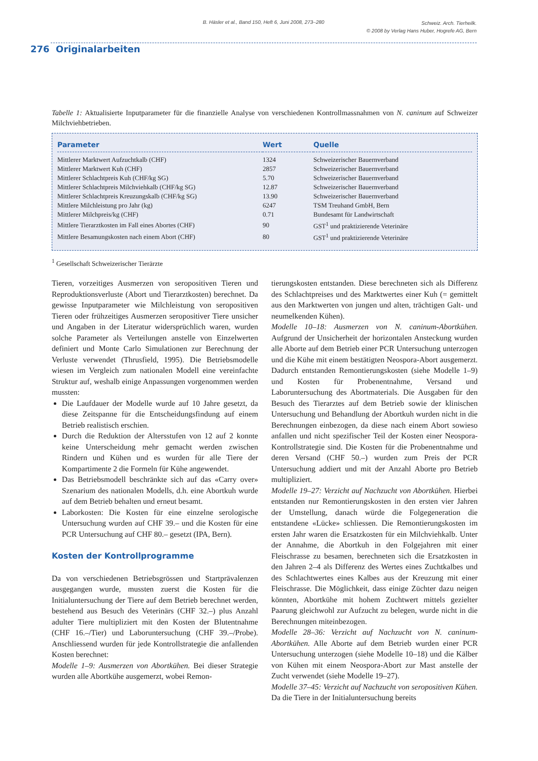B. Häsler et al., Band 150, Heft 6, Juni 2008, 273–280 Schweiz. Arch. Tierheilk.
© 2008 by Verlag Hans Huber, Hogrefe AG, Bern
276 Originalarbeiten
Tabelle 1: Aktualisierte Inputparameter für die finanzielle Analyse von verschiedenen Kontrollmassnahmen von N. caninum auf Schweizer Milchviehbetrieben.
| Parameter | Wert | Quelle |
| --- | --- | --- |
| Mittlerer Marktwert Aufzuchtkalb (CHF) | 1324 | Schweizerischer Bauernverband |
| Mittlerer Marktwert Kuh (CHF) | 2857 | Schweizerischer Bauernverband |
| Mittlerer Schlachtpreis Kuh (CHF/kg SG) | 5.70 | Schweizerischer Bauernverband |
| Mittlerer Schlachtpreis Milchviehkalb (CHF/kg SG) | 12.87 | Schweizerischer Bauernverband |
| Mittlerer Schlachtpreis Kreuzungskalb (CHF/kg SG) | 13.90 | Schweizerischer Bauernverband |
| Mittlere Milchleistung pro Jahr (kg) | 6247 | TSM Treuhand GmbH, Bern |
| Mittlerer Milchpreis/kg (CHF) | 0.71 | Bundesamt für Landwirtschaft |
| Mittlere Tierarztkosten im Fall eines Abortes (CHF) | 90 | GST<sup>1</sup> und praktizierende Veterinäre |
| Mittlere Besamungskosten nach einem Abort (CHF) | 80 | GST<sup>1</sup> und praktizierende Veterinäre |
<sup>1</sup> Gesellschaft Schweizerischer Tierärzte
Tieren, vorzeitiges Ausmerzen von seropositiven Tieren und Reproduktionsverluste (Abort und Tierarztkosten) berechnet. Da gewisse Inputparameter wie Milchleistung von seropositiven Tieren oder frühzeitiges Ausmerzen seropositiver Tiere unsicher und Angaben in der Literatur widersprüchlich waren, wurden solche Parameter als Verteilungen anstelle von Einzelwerten definiert und Monte Carlo Simulationen zur Berechnung der Verluste verwendet (Thrusfield, 1995). Die Betriebsmodelle wiesen im Vergleich zum nationalen Modell eine vereinfachte Struktur auf, weshalb einige Anpassungen vorgenommen werden mussten:
Die Laufdauer der Modelle wurde auf 10 Jahre gesetzt, da diese Zeitspanne für die Entscheidungsfindung auf einem Betrieb realistisch erschien.
Durch die Reduktion der Altersstufen von 12 auf 2 konnte keine Unterscheidung mehr gemacht werden zwischen Rindern und Kühen und es wurden für alle Tiere der Kompartimente 2 die Formeln für Kühe angewendet.
Das Betriebsmodell beschränkte sich auf das «Carry over» Szenarium des nationalen Modells, d.h. eine Abortkuh wurde auf dem Betrieb behalten und erneut besamt.
Laborkosten: Die Kosten für eine einzelne serologische Untersuchung wurden auf CHF 39.– und die Kosten für eine PCR Untersuchung auf CHF 80.– gesetzt (IPA, Bern).
Kosten der Kontrollprogramme
Da von verschiedenen Betriebsgrössen und Startprävalenzen ausgegangen wurde, mussten zuerst die Kosten für die Initialuntersuchung der Tiere auf dem Betrieb berechnet werden, bestehend aus Besuch des Veterinärs (CHF 32.–) plus Anzahl adulter Tiere multipliziert mit den Kosten der Blutentnahme (CHF 16.–/Tier) und Laboruntersuchung (CHF 39.–/Probe). Anschliessend wurden für jede Kontrollstrategie die anfallenden Kosten berechnet:
Modelle 1–9: Ausmerzen von Abortkühen. Bei dieser Strategie wurden alle Abortkühe ausgemerzt, wobei Remon-
tierungskosten entstanden. Diese berechneten sich als Differenz des Schlachtpreises und des Marktwertes einer Kuh (= gemittelt aus den Marktwerten von jungen und alten, trächtigen Galt- und neumelkenden Kühen).
Modelle 10–18: Ausmerzen von N. caninum-Abortkühen. Aufgrund der Unsicherheit der horizontalen Ansteckung wurden alle Aborte auf dem Betrieb einer PCR Untersuchung unterzogen und die Kühe mit einem bestätigten Neospora-Abort ausgemerzt. Dadurch entstanden Remontierungskosten (siehe Modelle 1–9) und Kosten für Probenentnahme, Versand und Laboruntersuchung des Abortmaterials. Die Ausgaben für den Besuch des Tierarztes auf dem Betrieb sowie der klinischen Untersuchung und Behandlung der Abortkuh wurden nicht in die Berechnungen einbezogen, da diese nach einem Abort sowieso anfallen und nicht spezifischer Teil der Kosten einer Neospora-Kontrollstrategie sind. Die Kosten für die Probenentnahme und deren Versand (CHF 50.–) wurden zum Preis der PCR Untersuchung addiert und mit der Anzahl Aborte pro Betrieb multipliziert.
Modelle 19–27: Verzicht auf Nachzucht von Abortkühen. Hierbei entstanden nur Remontierungskosten in den ersten vier Jahren der Umstellung, danach würde die Folgegeneration die entstandene «Lücke» schliessen. Die Remontierungskosten im ersten Jahr waren die Ersatzkosten für ein Milchviehkalb. Unter der Annahme, die Abortkuh in den Folgejahren mit einer Fleischrasse zu besamen, berechneten sich die Ersatzkosten in den Jahren 2–4 als Differenz des Wertes eines Zuchtkalbes und des Schlachtwertes eines Kalbes aus der Kreuzung mit einer Fleischrasse. Die Möglichkeit, dass einige Züchter dazu neigen könnten, Abortkühe mit hohem Zuchtwert mittels gezielter Paarung gleichwohl zur Aufzucht zu belegen, wurde nicht in die Berechnungen miteinbezogen.
Modelle 28–36: Verzicht auf Nachzucht von N. caninum-Abortkühen. Alle Aborte auf dem Betrieb wurden einer PCR Untersuchung unterzogen (siehe Modelle 10–18) und die Kälber von Kühen mit einem Neospora-Abort zur Mast anstelle der Zucht verwendet (siehe Modelle 19–27).
Modelle 37–45: Verzicht auf Nachzucht von seropositiven Kühen. Da die Tiere in der Initialuntersuchung bereits